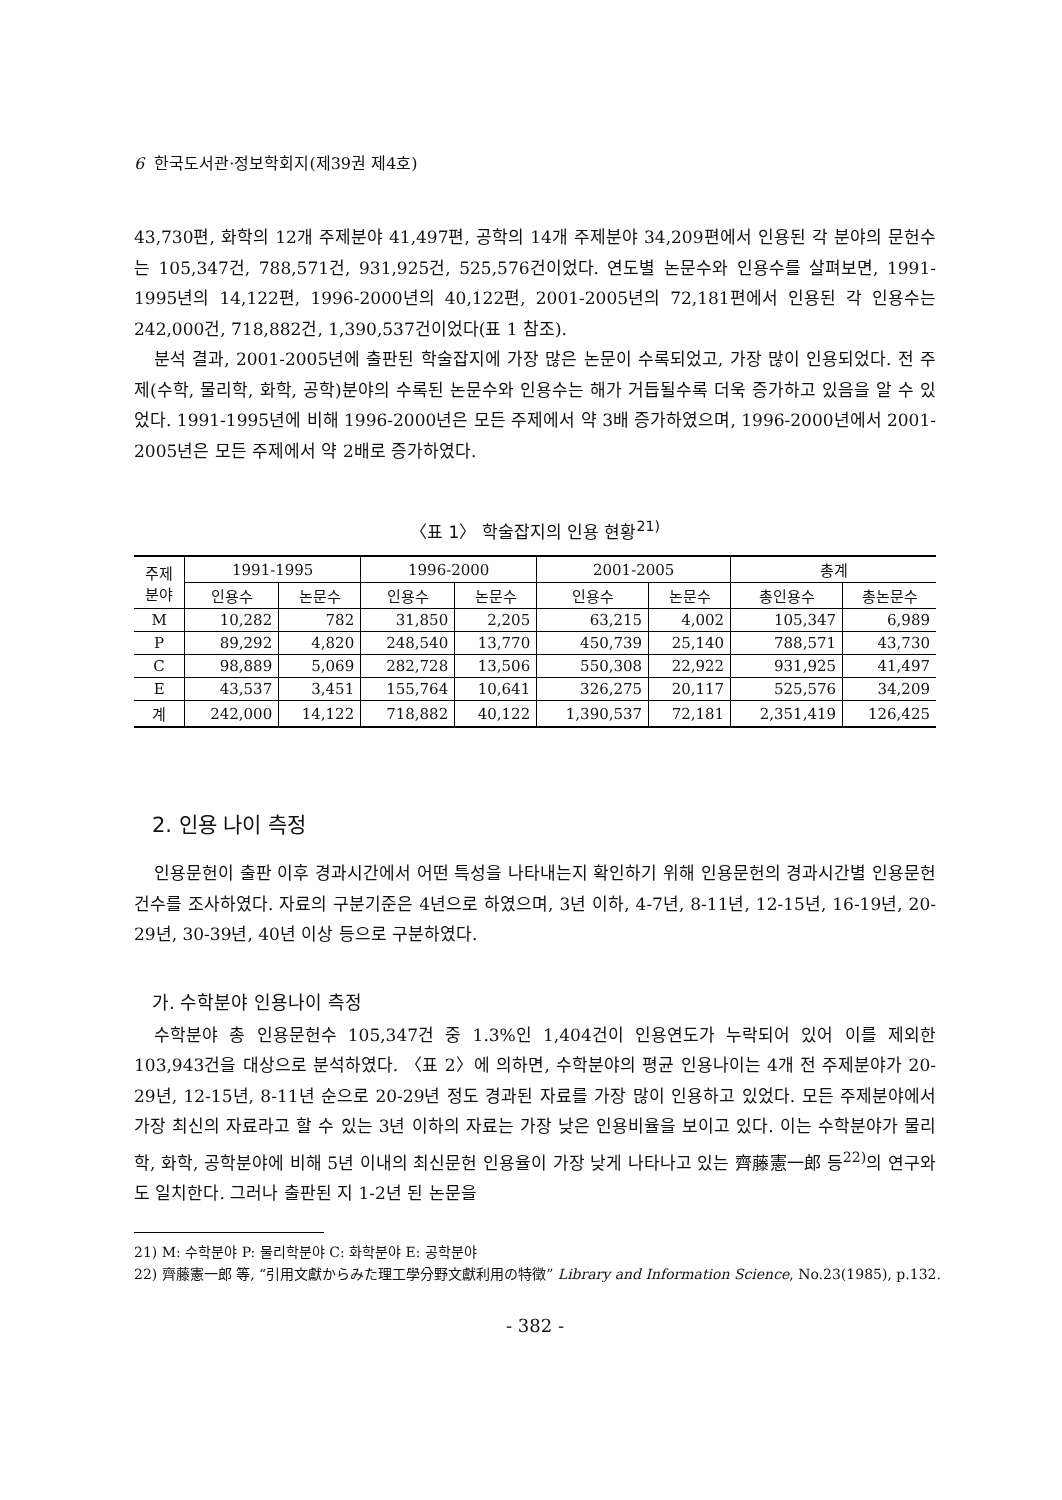6 한국도서관·정보학회지(제39권 제4호)
43,730편, 화학의 12개 주제분야 41,497편, 공학의 14개 주제분야 34,209편에서 인용된 각 분야의 문헌수는 105,347건, 788,571건, 931,925건, 525,576건이었다. 연도별 논문수와 인용수를 살펴보면, 1991-1995년의 14,122편, 1996-2000년의 40,122편, 2001-2005년의 72,181편에서 인용된 각 인용수는 242,000건, 718,882건, 1,390,537건이었다(표 1 참조).
분석 결과, 2001-2005년에 출판된 학술잡지에 가장 많은 논문이 수록되었고, 가장 많이 인용되었다. 전 주제(수학, 물리학, 화학, 공학)분야의 수록된 논문수와 인용수는 해가 거듭될수록 더욱 증가하고 있음을 알 수 있었다. 1991-1995년에 비해 1996-2000년은 모든 주제에서 약 3배 증가하였으며, 1996-2000년에서 2001-2005년은 모든 주제에서 약 2배로 증가하였다.
〈표 1〉 학술잡지의 인용 현황<sup>21)</sup>
| 주제 분야 | 1991-1995 | | 1996-2000 | | 2001-2005 | | 총계 | |
| --- | --- | --- | --- | --- | --- | --- | --- | --- |
| | 인용수 | 논문수 | 인용수 | 논문수 | 인용수 | 논문수 | 총인용수 | 총논문수 |
| M | 10,282 | 782 | 31,850 | 2,205 | 63,215 | 4,002 | 105,347 | 6,989 |
| P | 89,292 | 4,820 | 248,540 | 13,770 | 450,739 | 25,140 | 788,571 | 43,730 |
| C | 98,889 | 5,069 | 282,728 | 13,506 | 550,308 | 22,922 | 931,925 | 41,497 |
| E | 43,537 | 3,451 | 155,764 | 10,641 | 326,275 | 20,117 | 525,576 | 34,209 |
| 계 | 242,000 | 14,122 | 718,882 | 40,122 | 1,390,537 | 72,181 | 2,351,419 | 126,425 |
2. 인용 나이 측정
인용문헌이 출판 이후 경과시간에서 어떤 특성을 나타내는지 확인하기 위해 인용문헌의 경과시간별 인용문헌 건수를 조사하였다. 자료의 구분기준은 4년으로 하였으며, 3년 이하, 4-7년, 8-11년, 12-15년, 16-19년, 20-29년, 30-39년, 40년 이상 등으로 구분하였다.
가. 수학분야 인용나이 측정
수학분야 총 인용문헌수 105,347건 중 1.3%인 1,404건이 인용연도가 누락되어 있어 이를 제외한 103,943건을 대상으로 분석하였다. 〈표 2〉에 의하면, 수학분야의 평균 인용나이는 4개 전 주제분야가 20-29년, 12-15년, 8-11년 순으로 20-29년 정도 경과된 자료를 가장 많이 인용하고 있었다. 모든 주제분야에서 가장 최신의 자료라고 할 수 있는 3년 이하의 자료는 가장 낮은 인용비율을 보이고 있다. 이는 수학분야가 물리학, 화학, 공학분야에 비해 5년 이내의 최신문헌 인용율이 가장 낮게 나타나고 있는 齊藤憲一郎 등<sup>22)</sup>의 연구와도 일치한다. 그러나 출판된 지 1-2년 된 논문을
21) M: 수학분야 P: 물리학분야 C: 화학분야 E: 공학분야
22) 齊藤憲一郎 等, “引用文獻からみた理工學分野文獻利用の特徵” Library and Information Science, No.23(1985), p.132.
- 382 -